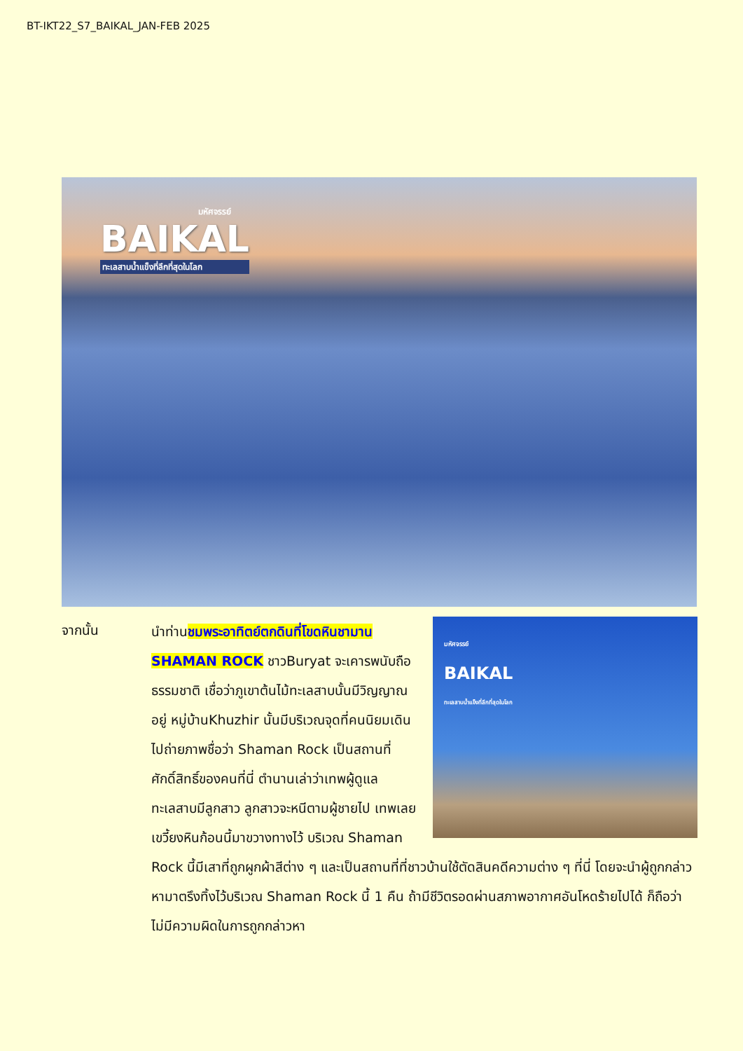BT-IKT22_S7_BAIKAL_JAN-FEB 2025
มหัศจรรย์
BAIKAL
ทะเลสาบน้ำแข็งที่ลึกที่สุดในโลก
จากนั้น
มหัศจรรย์
BAIKAL
ทะเลสาบน้ำแข็งที่ลึกที่สุดในโลก
นำท่านชมพระอาทิตย์ตกดินที่โขดหินชามาน SHAMAN ROCK ชาวBuryat จะเคารพนับถือธรรมชาติ เชื่อว่าภูเขาต้นไม้ทะเลสาบนั้นมีวิญญาณอยู่ หมู่บ้านKhuzhir นั้นมีบริเวณจุดที่คนนิยมเดินไปถ่ายภาพชื่อว่า Shaman Rock เป็นสถานที่ศักดิ์สิทธิ์ของคนที่นี่ ตำนานเล่าว่าเทพผู้ดูแลทะเลสาบมีลูกสาว ลูกสาวจะหนีตามผู้ชายไป เทพเลยเขวี้ยงหินก้อนนี้มาขวางทางไว้ บริเวณ Shaman Rock นี้มีเสาที่ถูกผูกผ้าสีต่าง ๆ และเป็นสถานที่ที่ชาวบ้านใช้ตัดสินคดีความต่าง ๆ ที่นี่ โดยจะนำผู้ถูกกล่าวหามาตรึงทิ้งไว้บริเวณ Shaman Rock นี้ 1 คืน ถ้ามีชีวิตรอดผ่านสภาพอากาศอันโหดร้ายไปได้ ก็ถือว่าไม่มีความผิดในการถูกกล่าวหา